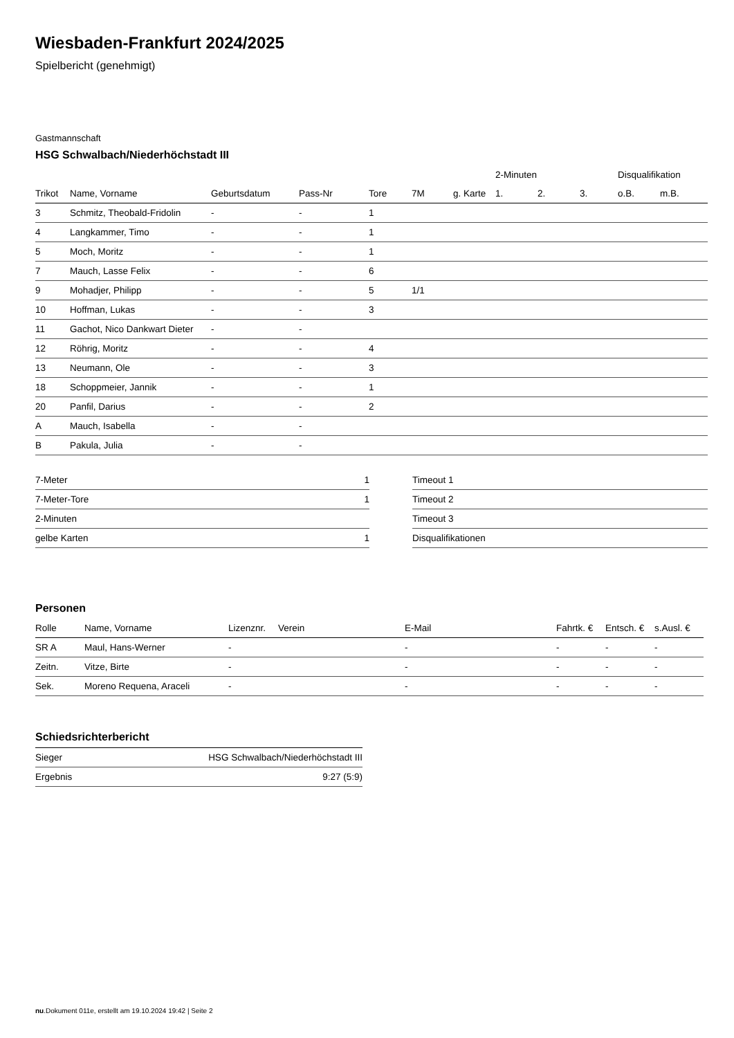Wiesbaden-Frankfurt 2024/2025
Spielbericht (genehmigt)
Gastmannschaft
HSG Schwalbach/Niederhöchstadt III
| | | | | | | | 2-Minuten | | | Disqualifikation | |
| --- | --- | --- | --- | --- | --- | --- | --- | --- | --- | --- | --- |
| Trikot | Name, Vorname | Geburtsdatum | Pass-Nr | Tore | 7M | g. Karte | 1. | 2. | 3. | o.B. | m.B. |
| 3 | Schmitz, Theobald-Fridolin | - | - | 1 | | | | | | | |
| 4 | Langkammer, Timo | - | - | 1 | | | | | | | |
| 5 | Moch, Moritz | - | - | 1 | | | | | | | |
| 7 | Mauch, Lasse Felix | - | - | 6 | | | | | | | |
| 9 | Mohadjer, Philipp | - | - | 5 | 1/1 | | | | | | |
| 10 | Hoffman, Lukas | - | - | 3 | | | | | | | |
| 11 | Gachot, Nico Dankwart Dieter | - | - | | | | | | | | |
| 12 | Röhrig, Moritz | - | - | 4 | | | | | | | |
| 13 | Neumann, Ole | - | - | 3 | | | | | | | |
| 18 | Schoppmeier, Jannik | - | - | 1 | | | | | | | |
| 20 | Panfil, Darius | - | - | 2 | | | | | | | |
| A | Mauch, Isabella | - | - | | | | | | | | |
| B | Pakula, Julia | - | - | | | | | | | | |
| 7-Meter | 1 |
| 7-Meter-Tore | 1 |
| 2-Minuten | |
| gelbe Karten | 1 |
| Timeout 1 |
| Timeout 2 |
| Timeout 3 |
| Disqualifikationen |
Personen
| Rolle | Name, Vorname | Lizenznr. | Verein | E-Mail | Fahrtk. € | Entsch. € | s.Ausl. € |
| --- | --- | --- | --- | --- | --- | --- | --- |
| SR A | Maul, Hans-Werner | - | | - | - | - | - |
| Zeitn. | Vitze, Birte | - | | - | - | - | - |
| Sek. | Moreno Requena, Araceli | - | | - | - | - | - |
Schiedsrichterbericht
| Sieger | HSG Schwalbach/Niederhöchstadt III |
| Ergebnis | 9:27 (5:9) |
nu.Dokument 011e, erstellt am 19.10.2024 19:42 | Seite 2